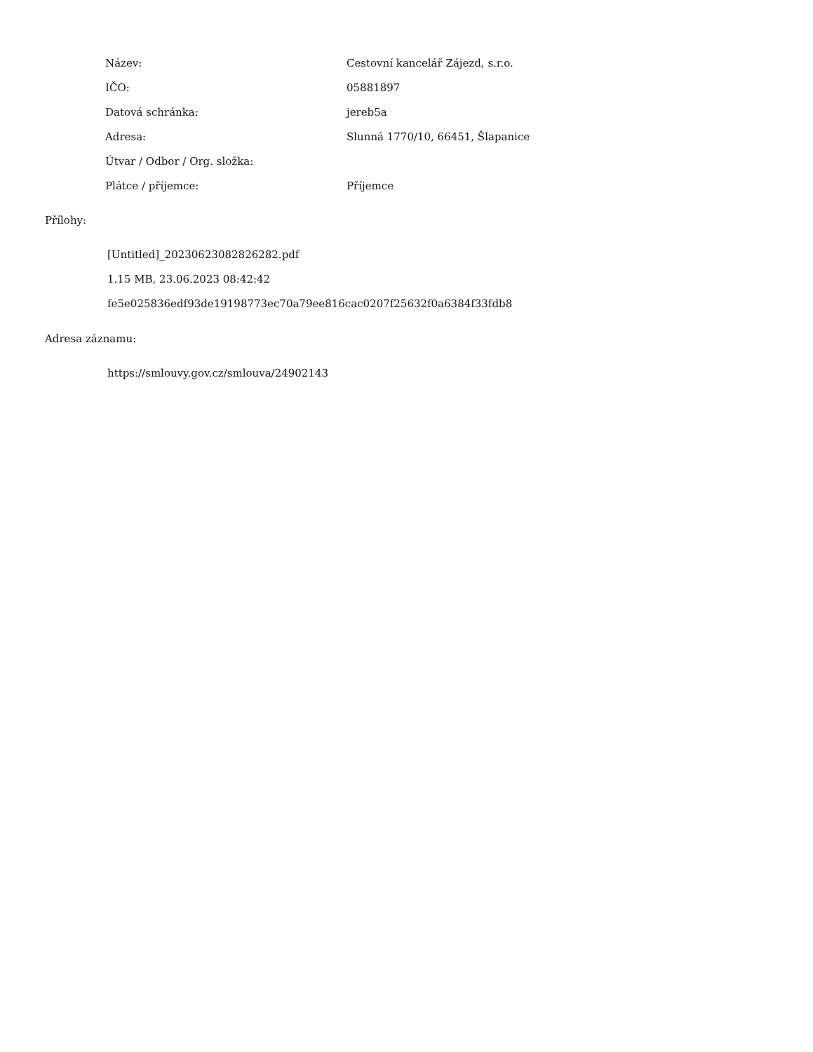| Název: | Cestovní kancelář Zájezd, s.r.o. |
| IČO: | 05881897 |
| Datová schránka: | jereb5a |
| Adresa: | Slunná 1770/10, 66451, Šlapanice |
| Útvar / Odbor / Org. složka: | |
| Plátce / příjemce: | Příjemce |
Přílohy:
[Untitled]_20230623082826282.pdf
1.15 MB, 23.06.2023 08:42:42
fe5e025836edf93de19198773ec70a79ee816cac0207f25632f0a6384f33fdb8
Adresa záznamu:
https://smlouvy.gov.cz/smlouva/24902143